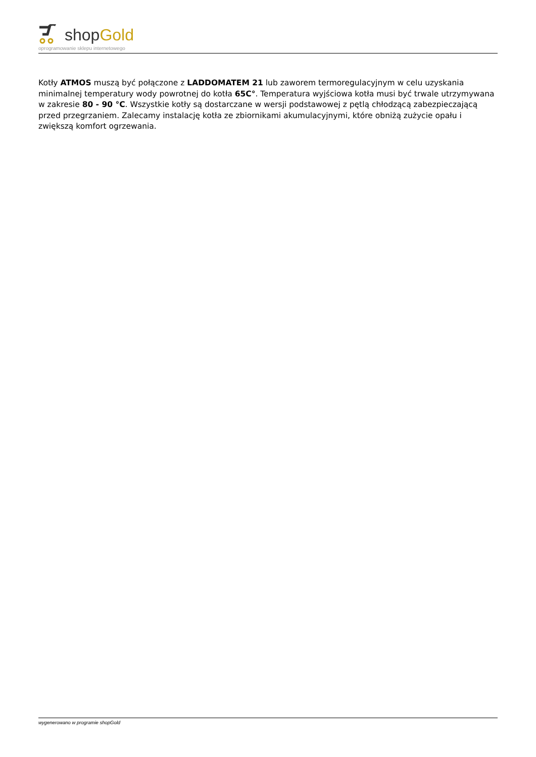shopGold
oprogramowanie sklepu internetowego
Kotły ATMOS muszą być połączone z LADDOMATEM 21 lub zaworem termoregulacyjnym w celu uzyskania minimalnej temperatury wody powrotnej do kotła 65C°. Temperatura wyjściowa kotła musi być trwale utrzymywana w zakresie 80 - 90 °C. Wszystkie kotły są dostarczane w wersji podstawowej z pętlą chłodzącą zabezpieczającą przed przegrzaniem. Zalecamy instalację kotła ze zbiornikami akumulacyjnymi, które obniżą zużycie opału i zwiększą komfort ogrzewania.
wygenerowano w programie shopGold